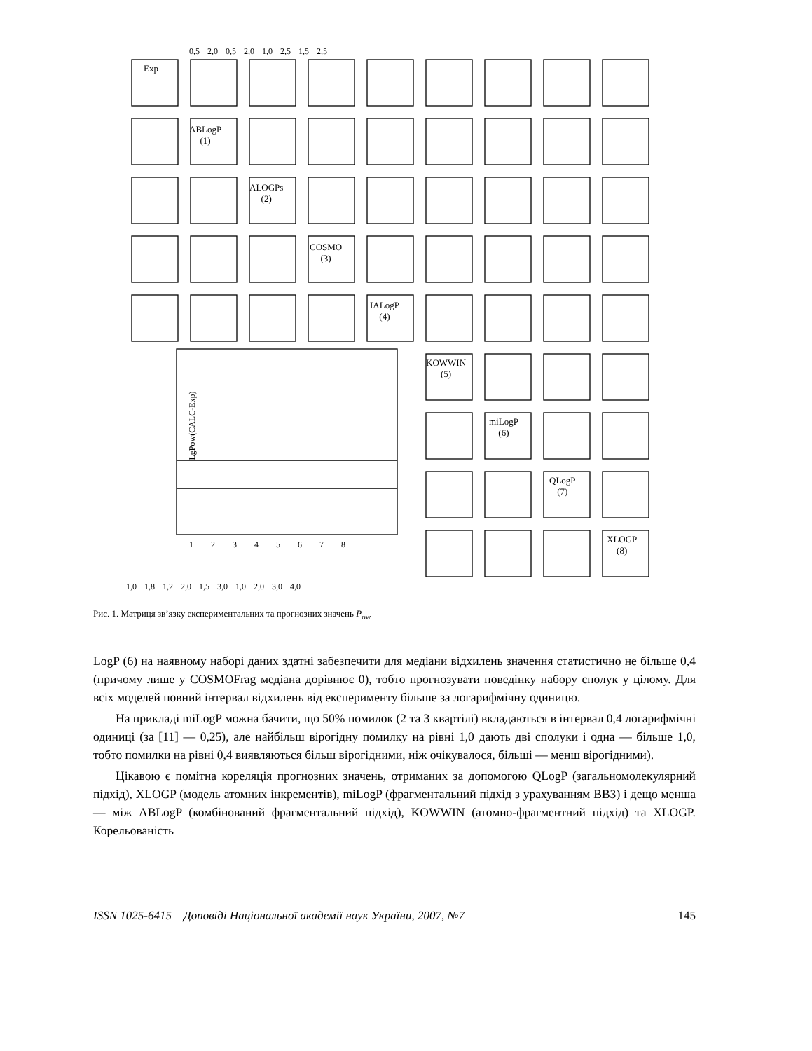Exp
ABLogP
(1)
ALOGPs
(2)
COSMO
(3)
IALogP
(4)
KOWWIN
(5)
miLogP
(6)
QLogP
(7)
XLOGP
(8)
LgPow(CALC-Exp)
1 2 3 4 5 6 7 8
1,0 1,8 1,2 2,0 1,5 3,0 1,0 2,0 3,0 4,0
0,5 2,0 0,5 2,0 1,0 2,5 1,5 2,5
Рис. 1. Матриця зв’язку експериментальних та прогнозних значень P<sub>ow</sub>
LogP (6) на наявному наборі даних здатні забезпечити для медіани відхилень значення статистично не більше 0,4 (причому лише у COSMOFrag медіана дорівнює 0), тобто прогнозувати поведінку набору сполук у цілому. Для всіх моделей повний інтервал відхилень від експерименту більше за логарифмічну одиницю.
На прикладі miLogP можна бачити, що 50% помилок (2 та 3 квартілі) вкладаються в інтервал 0,4 логарифмічні одиниці (за [11] — 0,25), але найбільш вірогідну помилку на рівні 1,0 дають дві сполуки і одна — більше 1,0, тобто помилки на рівні 0,4 виявляються більш вірогідними, ніж очікувалося, більші — менш вірогідними).
Цікавою є помітна кореляція прогнозних значень, отриманих за допомогою QLogP (загальномолекулярний підхід), XLOGP (модель атомних інкрементів), miLogP (фрагментальний підхід з урахуванням ВВЗ) і дещо менша — між ABLogP (комбінований фрагментальний підхід), KOWWIN (атомно-фрагментний підхід) та XLOGP. Корельованість
ISSN 1025-6415 Доповіді Національної академії наук України, 2007, №7 145